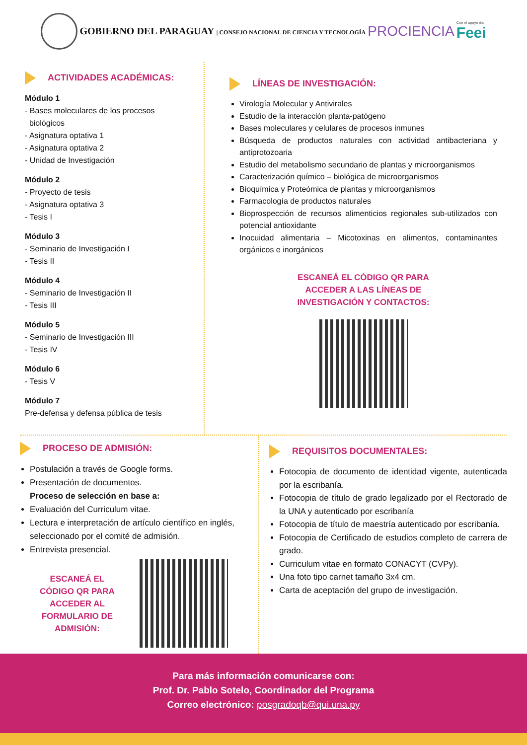GOBIERNO DEL PARAGUAY | CONSEJO NACIONAL DE CIENCIA Y TECNOLOGÍA
PROCIENCIA
Con el apoyo de:
Feei
ACTIVIDADES ACADÉMICAS:
Módulo 1
- Bases moleculares de los procesos
biológicos
- Asignatura optativa 1
- Asignatura optativa 2
- Unidad de Investigación
Módulo 2
- Proyecto de tesis
- Asignatura optativa 3
- Tesis I
Módulo 3
- Seminario de Investigación I
- Tesis II
Módulo 4
- Seminario de Investigación II
- Tesis III
Módulo 5
- Seminario de Investigación III
- Tesis IV
Módulo 6
- Tesis V
Módulo 7
Pre-defensa y defensa pública de tesis
LÍNEAS DE INVESTIGACIÓN:
Virología Molecular y Antivirales
Estudio de la interacción planta-patógeno
Bases moleculares y celulares de procesos inmunes
Búsqueda de productos naturales con actividad antibacteriana y antiprotozoaria
Estudio del metabolismo secundario de plantas y microorganismos
Caracterización químico – biológica de microorganismos
Bioquímica y Proteómica de plantas y microorganismos
Farmacología de productos naturales
Bioprospección de recursos alimenticios regionales sub-utilizados con potencial antioxidante
Inocuidad alimentaria – Micotoxinas en alimentos, contaminantes orgánicos e inorgánicos
ESCANEÁ EL CÓDIGO QR PARA
ACCEDER A LAS LÍNEAS DE
INVESTIGACIÓN Y CONTACTOS:
PROCESO DE ADMISIÓN:
Postulación a través de Google forms.
Presentación de documentos.
Proceso de selección en base a:
Evaluación del Curriculum vitae.
Lectura e interpretación de artículo científico en inglés, seleccionado por el comité de admisión.
Entrevista presencial.
ESCANEÁ EL
CÓDIGO QR PARA
ACCEDER AL
FORMULARIO DE
ADMISIÓN:
REQUISITOS DOCUMENTALES:
Fotocopia de documento de identidad vigente, autenticada por la escribanía.
Fotocopia de título de grado legalizado por el Rectorado de la UNA y autenticado por escribanía
Fotocopia de título de maestría autenticado por escribanía.
Fotocopia de Certificado de estudios completo de carrera de grado.
Curriculum vitae en formato CONACYT (CVPy).
Una foto tipo carnet tamaño 3x4 cm.
Carta de aceptación del grupo de investigación.
Para más información comunicarse con:
Prof. Dr. Pablo Sotelo, Coordinador del Programa
Correo electrónico: posgradoqb@qui.una.py